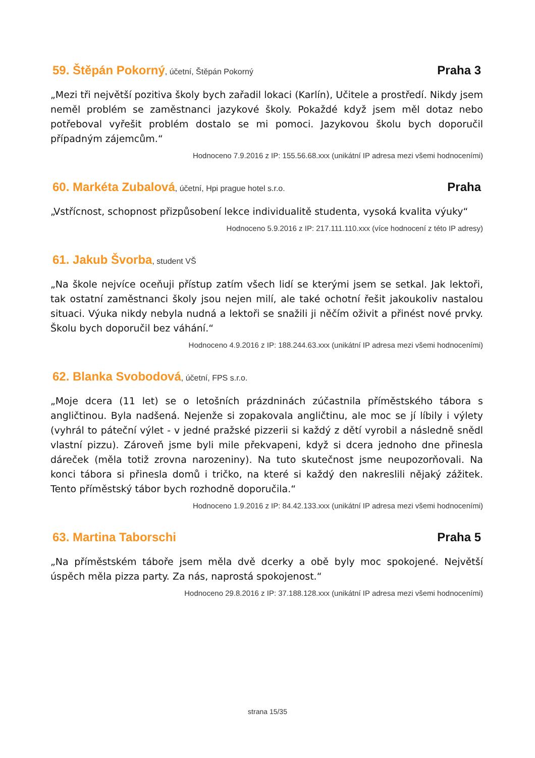59. Štěpán Pokorný, účetní, Štěpán Pokorný Praha 3
„Mezi tři největší pozitiva školy bych zařadil lokaci (Karlín), Učitele a prostředí. Nikdy jsem neměl problém se zaměstnanci jazykové školy. Pokaždé když jsem měl dotaz nebo potřeboval vyřešit problém dostalo se mi pomoci. Jazykovou školu bych doporučil případným zájemcům.“
Hodnoceno 7.9.2016 z IP: 155.56.68.xxx (unikátní IP adresa mezi všemi hodnoceními)
60. Markéta Zubalová, účetní, Hpi prague hotel s.r.o. Praha
„Vstřícnost, schopnost přizpůsobení lekce individualitě studenta, vysoká kvalita výuky“
Hodnoceno 5.9.2016 z IP: 217.111.110.xxx (více hodnocení z této IP adresy)
61. Jakub Švorba, student VŠ
„Na škole nejvíce oceňuji přístup zatím všech lidí se kterými jsem se setkal. Jak lektoři, tak ostatní zaměstnanci školy jsou nejen milí, ale také ochotní řešit jakoukoliv nastalou situaci. Výuka nikdy nebyla nudná a lektoři se snažili ji něčím oživit a přinést nové prvky. Školu bych doporučil bez váhání.“
Hodnoceno 4.9.2016 z IP: 188.244.63.xxx (unikátní IP adresa mezi všemi hodnoceními)
62. Blanka Svobodová, účetní, FPS s.r.o.
„Moje dcera (11 let) se o letošních prázdninách zúčastnila příměstského tábora s angličtinou. Byla nadšená. Nejenže si zopakovala angličtinu, ale moc se jí líbily i výlety (vyhrál to páteční výlet - v jedné pražské pizzerii si každý z dětí vyrobil a následně snědl vlastní pizzu). Zároveň jsme byli mile překvapeni, když si dcera jednoho dne přinesla dáreček (měla totiž zrovna narozeniny). Na tuto skutečnost jsme neupozorňovali. Na konci tábora si přinesla domů i tričko, na které si každý den nakreslili nějaký zážitek. Tento příměstský tábor bych rozhodně doporučila.“
Hodnoceno 1.9.2016 z IP: 84.42.133.xxx (unikátní IP adresa mezi všemi hodnoceními)
63. Martina Taborschi Praha 5
„Na příměstském táboře jsem měla dvě dcerky a obě byly moc spokojené. Největší úspěch měla pizza party. Za nás, naprostá spokojenost.“
Hodnoceno 29.8.2016 z IP: 37.188.128.xxx (unikátní IP adresa mezi všemi hodnoceními)
strana 15/35